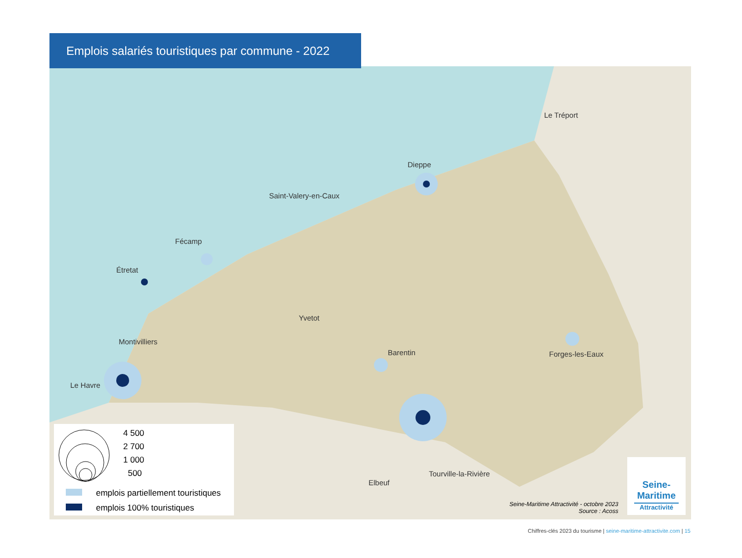Le Tréport
Dieppe
Saint-Valery-en-Caux
Fécamp
Étretat
Yvetot
Montivilliers
Barentin Forges-les-Eaux
Le Havre
Tourville-la-Rivière
Elbeuf
Emplois salariés touristiques par commune - 2022
4 500
2 700
1 000
500
emplois partiellement touristiques
emplois 100% touristiques
Seine-Maritime Attractivité - octobre 2023
Source : Acoss
Seine-
Maritime
Attractivité
Chiffres-clés 2023 du tourisme | seine-maritime-attractivite.com | 15